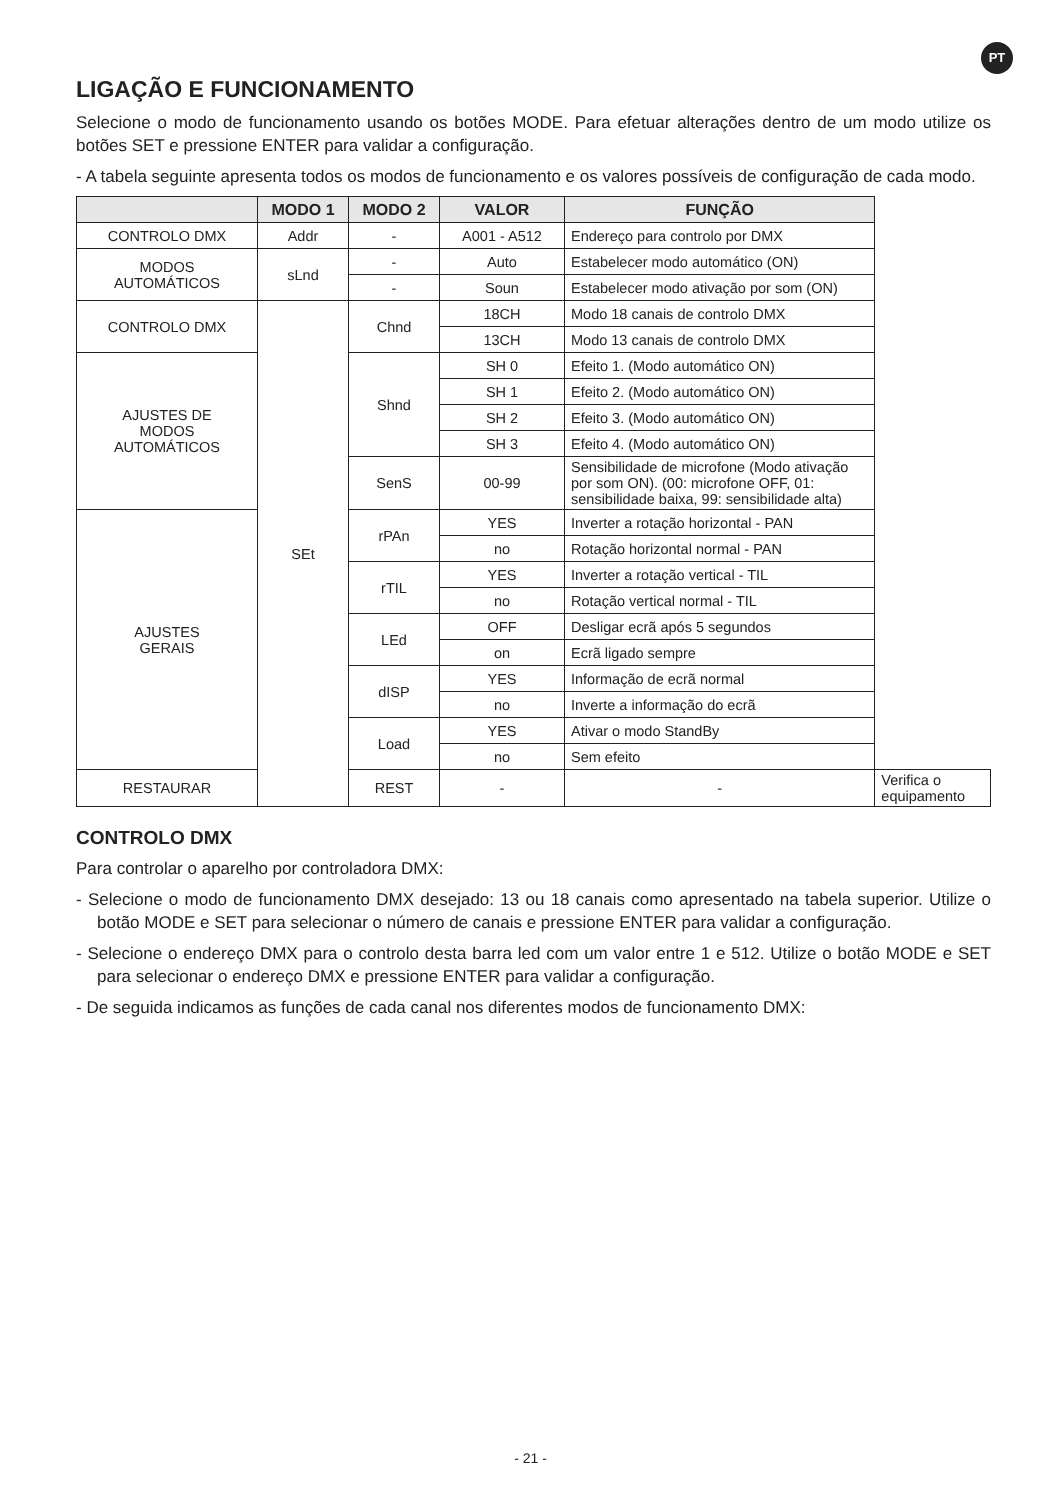PT
LIGAÇÃO E FUNCIONAMENTO
Selecione o modo de funcionamento usando os botões MODE. Para efetuar alterações dentro de um modo utilize os botões SET e pressione ENTER para validar a configuração.
- A tabela seguinte apresenta todos os modos de funcionamento e os valores possíveis de configuração de cada modo.
| | MODO 1 | MODO 2 | VALOR | FUNÇÃO | |
| --- | --- | --- | --- | --- | --- |
| CONTROLO DMX | Addr | - | A001 - A512 | Endereço para controlo por DMX | |
| MODOS AUTOMÁTICOS | sLnd | - | Auto | Estabelecer modo automático (ON) | |
| | | - | Soun | Estabelecer modo ativação por som (ON) | |
| CONTROLO DMX | SEt | Chnd | 18CH | Modo 18 canais de controlo DMX | |
| | | | 13CH | Modo 13 canais de controlo DMX | |
| AJUSTES DE MODOS AUTOMÁTICOS | | Shnd | SH 0 | Efeito 1. (Modo automático ON) | |
| | | | SH 1 | Efeito 2. (Modo automático ON) | |
| | | | SH 2 | Efeito 3. (Modo automático ON) | |
| | | | SH 3 | Efeito 4. (Modo automático ON) | |
| | | SenS | 00-99 | Sensibilidade de microfone (Modo ativação por som ON). (00: microfone OFF, 01: sensibilidade baixa, 99: sensibilidade alta) | |
| AJUSTES GERAIS | | rPAn | YES | Inverter a rotação horizontal - PAN | |
| | | | no | Rotação horizontal normal - PAN | |
| | | rTIL | YES | Inverter a rotação vertical - TIL | |
| | | | no | Rotação vertical normal - TIL | |
| | | LEd | OFF | Desligar ecrã após 5 segundos | |
| | | | on | Ecrã ligado sempre | |
| | | dISP | YES | Informação de ecrã normal | |
| | | | no | Inverte a informação do ecrã | |
| | | Load | YES | Ativar o modo StandBy | |
| | | | no | Sem efeito | |
| RESTAURAR | | REST | - | - | Verifica o equipamento |
CONTROLO DMX
Para controlar o aparelho por controladora DMX:
- Selecione o modo de funcionamento DMX desejado: 13 ou 18 canais como apresentado na tabela superior. Utilize o botão MODE e SET para selecionar o número de canais e pressione ENTER para validar a configuração.
- Selecione o endereço DMX para o controlo desta barra led com um valor entre 1 e 512. Utilize o botão MODE e SET para selecionar o endereço DMX e pressione ENTER para validar a configuração.
- De seguida indicamos as funções de cada canal nos diferentes modos de funcionamento DMX:
- 21 -